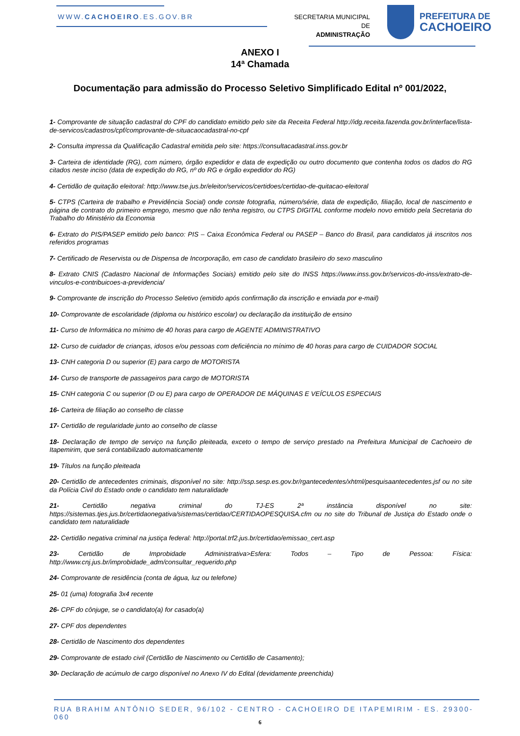WWW.CACHOEIRO.ES.GOV.BR
SECRETARIA MUNICIPAL DE
ADMINISTRAÇÃO
PREFEITURA DE
CACHOEIRO
ANEXO I
14ª Chamada
Documentação para admissão do Processo Seletivo Simplificado Edital nº 001/2022,
1- Comprovante de situação cadastral do CPF do candidato emitido pelo site da Receita Federal http://idg.receita.fazenda.gov.br/interface/lista-de-servicos/cadastros/cpf/comprovante-de-situacaocadastral-no-cpf
2- Consulta impressa da Qualificação Cadastral emitida pelo site: https://consultacadastral.inss.gov.br
3- Carteira de identidade (RG), com número, órgão expedidor e data de expedição ou outro documento que contenha todos os dados do RG citados neste inciso (data de expedição do RG, nº do RG e órgão expedidor do RG)
4- Certidão de quitação eleitoral: http://www.tse.jus.br/eleitor/servicos/certidoes/certidao-de-quitacao-eleitoral
5- CTPS (Carteira de trabalho e Previdência Social) onde conste fotografia, número/série, data de expedição, filiação, local de nascimento e página de contrato do primeiro emprego, mesmo que não tenha registro, ou CTPS DIGITAL conforme modelo novo emitido pela Secretaria do Trabalho do Ministério da Economia
6- Extrato do PIS/PASEP emitido pelo banco: PIS – Caixa Econômica Federal ou PASEP – Banco do Brasil, para candidatos já inscritos nos referidos programas
7- Certificado de Reservista ou de Dispensa de Incorporação, em caso de candidato brasileiro do sexo masculino
8- Extrato CNIS (Cadastro Nacional de Informações Sociais) emitido pelo site do INSS https://www.inss.gov.br/servicos-do-inss/extrato-de-vinculos-e-contribuicoes-a-previdencia/
9- Comprovante de inscrição do Processo Seletivo (emitido após confirmação da inscrição e enviada por e-mail)
10- Comprovante de escolaridade (diploma ou histórico escolar) ou declaração da instituição de ensino
11- Curso de Informática no mínimo de 40 horas para cargo de AGENTE ADMINISTRATIVO
12- Curso de cuidador de crianças, idosos e/ou pessoas com deficiência no mínimo de 40 horas para cargo de CUIDADOR SOCIAL
13- CNH categoria D ou superior (E) para cargo de MOTORISTA
14- Curso de transporte de passageiros para cargo de MOTORISTA
15- CNH categoria C ou superior (D ou E) para cargo de OPERADOR DE MÁQUINAS E VEÍCULOS ESPECIAIS
16- Carteira de filiação ao conselho de classe
17- Certidão de regularidade junto ao conselho de classe
18- Declaração de tempo de serviço na função pleiteada, exceto o tempo de serviço prestado na Prefeitura Municipal de Cachoeiro de Itapemirim, que será contabilizado automaticamente
19- Títulos na função pleiteada
20- Certidão de antecedentes criminais, disponível no site: http://ssp.sesp.es.gov.br/rgantecedentes/xhtml/pesquisaantecedentes.jsf ou no site da Polícia Civil do Estado onde o candidato tem naturalidade
21- Certidão negativa criminal do TJ-ES 2ª instância disponível no site: https://sistemas.tjes.jus.br/certidaonegativa/sistemas/certidao/CERTIDAOPESQUISA.cfm ou no site do Tribunal de Justiça do Estado onde o candidato tem naturalidade
22- Certidão negativa criminal na justiça federal: http://portal.trf2.jus.br/certidao/emissao_cert.asp
23- Certidão de Improbidade Administrativa>Esfera: Todos – Tipo de Pessoa: Física: http://www.cnj.jus.br/improbidade_adm/consultar_requerido.php
24- Comprovante de residência (conta de água, luz ou telefone)
25- 01 (uma) fotografia 3x4 recente
26- CPF do cônjuge, se o candidato(a) for casado(a)
27- CPF dos dependentes
28- Certidão de Nascimento dos dependentes
29- Comprovante de estado civil (Certidão de Nascimento ou Certidão de Casamento);
30- Declaração de acúmulo de cargo disponível no Anexo IV do Edital (devidamente preenchida)
RUA BRAHIM ANTÔNIO SEDER, 96/102 - CENTRO - CACHOEIRO DE ITAPEMIRIM - ES. 29300-060
6